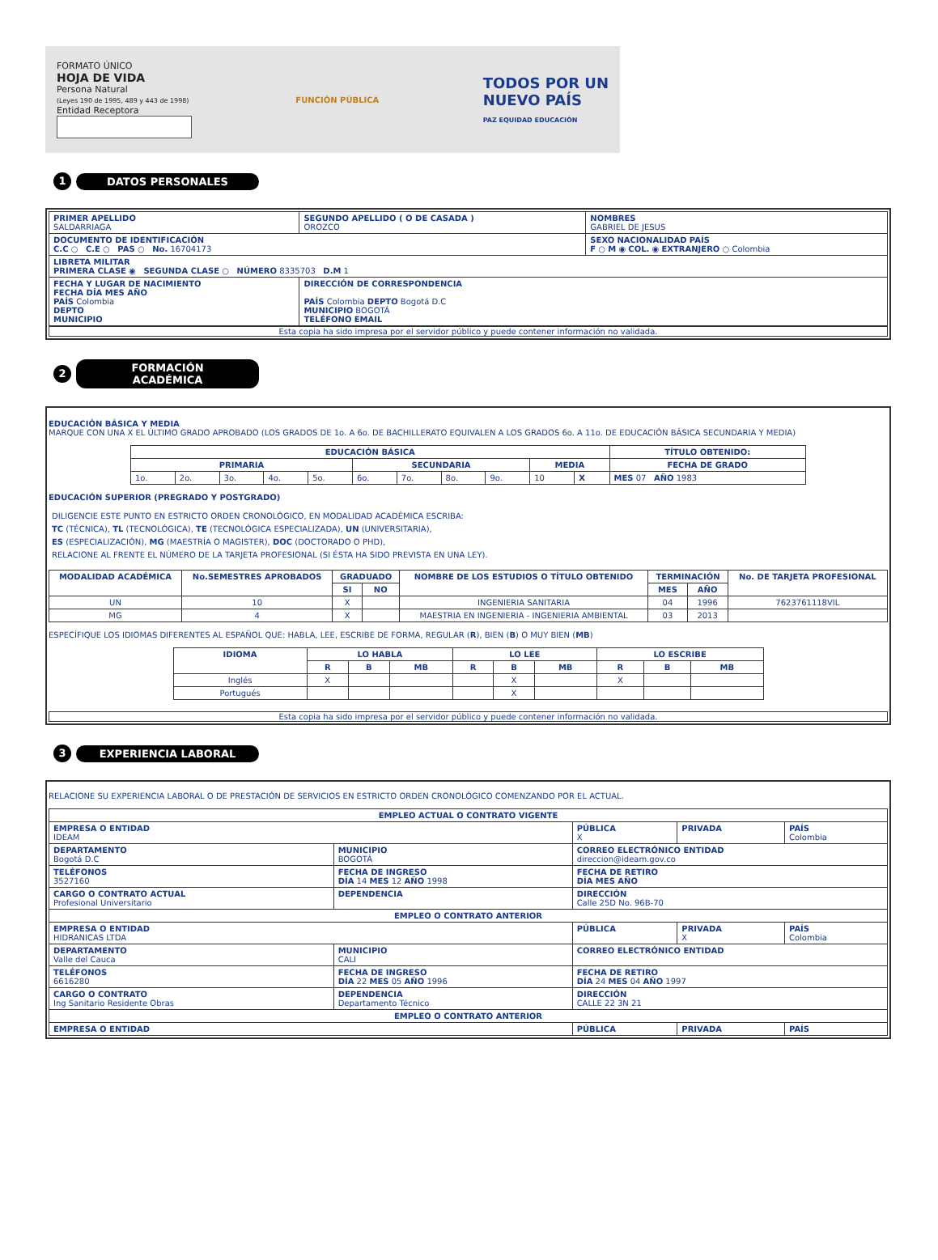FORMATO ÚNICO
HOJA DE VIDA
Persona Natural
(Leyes 190 de 1995, 489 y 443 de 1998)
Entidad Receptora
FUNCIÓN PÚBLICA
TODOS POR UN
NUEVO PAÍS
PAZ EQUIDAD EDUCACIÓN
1
DATOS PERSONALES
| PRIMER APELLIDO SALDARRIAGA | SEGUNDO APELLIDO ( O DE CASADA ) OROZCO | NOMBRES GABRIEL DE JESUS |
| DOCUMENTO DE IDENTIFICACIÓN C.C ○ C.E ○ PAS ○ No. 16704173 | | SEXO NACIONALIDAD PAÍS F ○ M ◉ COL. ◉ EXTRANJERO ○ Colombia |
| LIBRETA MILITAR PRIMERA CLASE ◉ SEGUNDA CLASE ○ NÚMERO 8335703 D.M 1 | | |
| FECHA Y LUGAR DE NACIMIENTO FECHA DÍA MES AÑO PAÍS Colombia DEPTO MUNICIPIO | DIRECCIÓN DE CORRESPONDENCIA PAÍS Colombia DEPTO Bogotá D.C MUNICIPIO BOGOTÁ TELÉFONO EMAIL | |
Esta copia ha sido impresa por el servidor público y puede contener información no validada.
2
FORMACIÓN ACADÉMICA
EDUCACIÓN BÁSICA Y MEDIA
MARQUE CON UNA X EL ÚLTIMO GRADO APROBADO (LOS GRADOS DE 1o. A 6o. DE BACHILLERATO EQUIVALEN A LOS GRADOS 6o. A 11o. DE EDUCACIÓN BÁSICA SECUNDARIA Y MEDIA)
| EDUCACIÓN BÁSICA | | | | | | | | | | | TÍTULO OBTENIDO: |
| --- | --- | --- | --- | --- | --- | --- | --- | --- | --- | --- | --- |
| PRIMARIA | | | | | SECUNDARIA | | | | MEDIA | | FECHA DE GRADO |
| 1o. | 2o. | 3o. | 4o. | 5o. | 6o. | 7o. | 8o. | 9o. | 10 | X | MES 07 AÑO 1983 |
EDUCACIÓN SUPERIOR (PREGRADO Y POSTGRADO)
DILIGENCIE ESTE PUNTO EN ESTRICTO ORDEN CRONOLÓGICO, EN MODALIDAD ACADÉMICA ESCRIBA:
TC (TÉCNICA), TL (TECNOLÓGICA), TE (TECNOLÓGICA ESPECIALIZADA), UN (UNIVERSITARIA),
ES (ESPECIALIZACIÓN), MG (MAESTRÍA O MAGISTER), DOC (DOCTORADO O PHD),
RELACIONE AL FRENTE EL NÚMERO DE LA TARJETA PROFESIONAL (SI ÉSTA HA SIDO PREVISTA EN UNA LEY).
| MODALIDAD ACADÉMICA | No.SEMESTRES APROBADOS | GRADUADO | | NOMBRE DE LOS ESTUDIOS O TÍTULO OBTENIDO | TERMINACIÓN | | No. DE TARJETA PROFESIONAL |
| --- | --- | --- | --- | --- | --- | --- | --- |
| | | SI | NO | | MES | AÑO | |
| UN | 10 | X | | INGENIERIA SANITARIA | 04 | 1996 | 7623761118VIL |
| MG | 4 | X | | MAESTRIA EN INGENIERIA - INGENIERIA AMBIENTAL | 03 | 2013 | |
ESPECÍFIQUE LOS IDIOMAS DIFERENTES AL ESPAÑOL QUE: HABLA, LEE, ESCRIBE DE FORMA, REGULAR (R), BIEN (B) O MUY BIEN (MB)
| IDIOMA | LO HABLA | | | LO LEE | | | LO ESCRIBE | | |
| --- | --- | --- | --- | --- | --- | --- | --- | --- | --- |
| | R | B | MB | R | B | MB | R | B | MB |
| Inglés | X | | | | X | | X | | |
| Portugués | | | | | X | | | | |
Esta copia ha sido impresa por el servidor público y puede contener información no validada.
3
EXPERIENCIA LABORAL
RELACIONE SU EXPERIENCIA LABORAL O DE PRESTACIÓN DE SERVICIOS EN ESTRICTO ORDEN CRONOLÓGICO COMENZANDO POR EL ACTUAL.
| EMPLEO ACTUAL O CONTRATO VIGENTE | | | | |
| --- | --- | --- | --- | --- |
| EMPRESA O ENTIDAD IDEAM | | PÚBLICA X | PRIVADA | PAÍS Colombia |
| DEPARTAMENTO Bogotá D.C | MUNICIPIO BOGOTÁ | CORREO ELECTRÓNICO ENTIDAD direccion@ideam.gov.co | | |
| TELÉFONOS 3527160 | FECHA DE INGRESO DÍA 14 MES 12 AÑO 1998 | FECHA DE RETIRO DÍA MES AÑO | | |
| CARGO O CONTRATO ACTUAL Profesional Universitario | DEPENDENCIA | DIRECCIÓN Calle 25D No. 96B-70 | | |
| EMPLEO O CONTRATO ANTERIOR | | | | |
| EMPRESA O ENTIDAD HIDRANICAS LTDA | | PÚBLICA | PRIVADA X | PAÍS Colombia |
| DEPARTAMENTO Valle del Cauca | MUNICIPIO CALI | CORREO ELECTRÓNICO ENTIDAD | | |
| TELÉFONOS 6616280 | FECHA DE INGRESO DÍA 22 MES 05 AÑO 1996 | FECHA DE RETIRO DÍA 24 MES 04 AÑO 1997 | | |
| CARGO O CONTRATO Ing Sanitario Residente Obras | DEPENDENCIA Departamento Técnico | DIRECCIÓN CALLE 22 3N 21 | | |
| EMPLEO O CONTRATO ANTERIOR | | | | |
| EMPRESA O ENTIDAD | | PÚBLICA | PRIVADA | PAÍS |